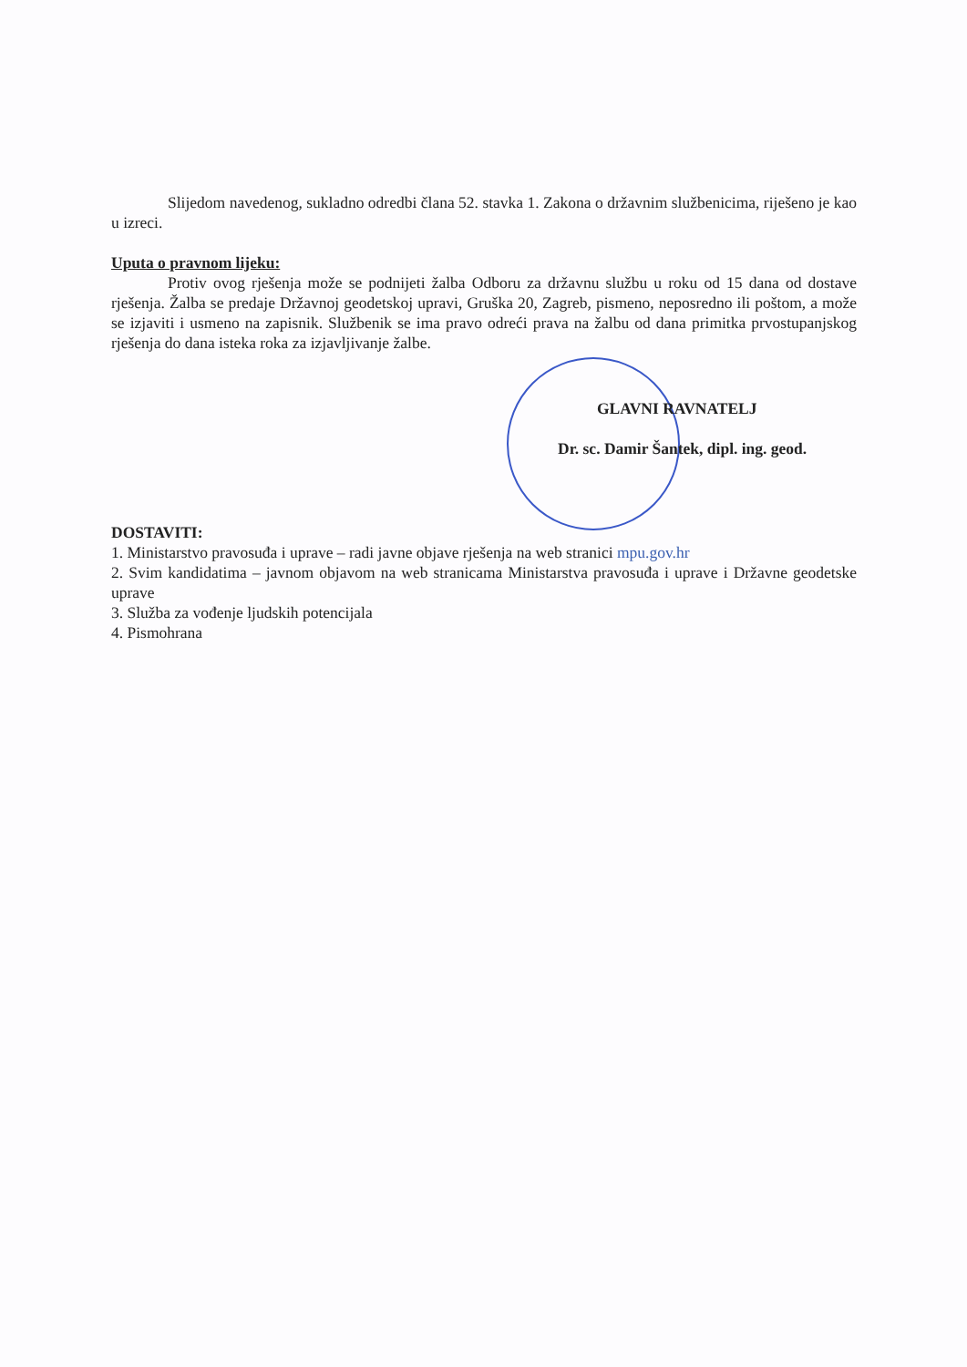Slijedom navedenog, sukladno odredbi člana 52. stavka 1. Zakona o državnim službenicima, riješeno je kao u izreci.
Uputa o pravnom lijeku:
Protiv ovog rješenja može se podnijeti žalba Odboru za državnu službu u roku od 15 dana od dostave rješenja. Žalba se predaje Državnoj geodetskoj upravi, Gruška 20, Zagreb, pismeno, neposredno ili poštom, a može se izjaviti i usmeno na zapisnik. Službenik se ima pravo odreći prava na žalbu od dana primitka prvostupanjskog rješenja do dana isteka roka za izjavljivanje žalbe.
GLAVNI RAVNATELJ
Dr. sc. Damir Šantek, dipl. ing. geod.
DOSTAVITI:
1. Ministarstvo pravosuđa i uprave – radi javne objave rješenja na web stranici mpu.gov.hr
2. Svim kandidatima – javnom objavom na web stranicama Ministarstva pravosuđa i uprave i Državne geodetske uprave
3. Služba za vođenje ljudskih potencijala
4. Pismohrana